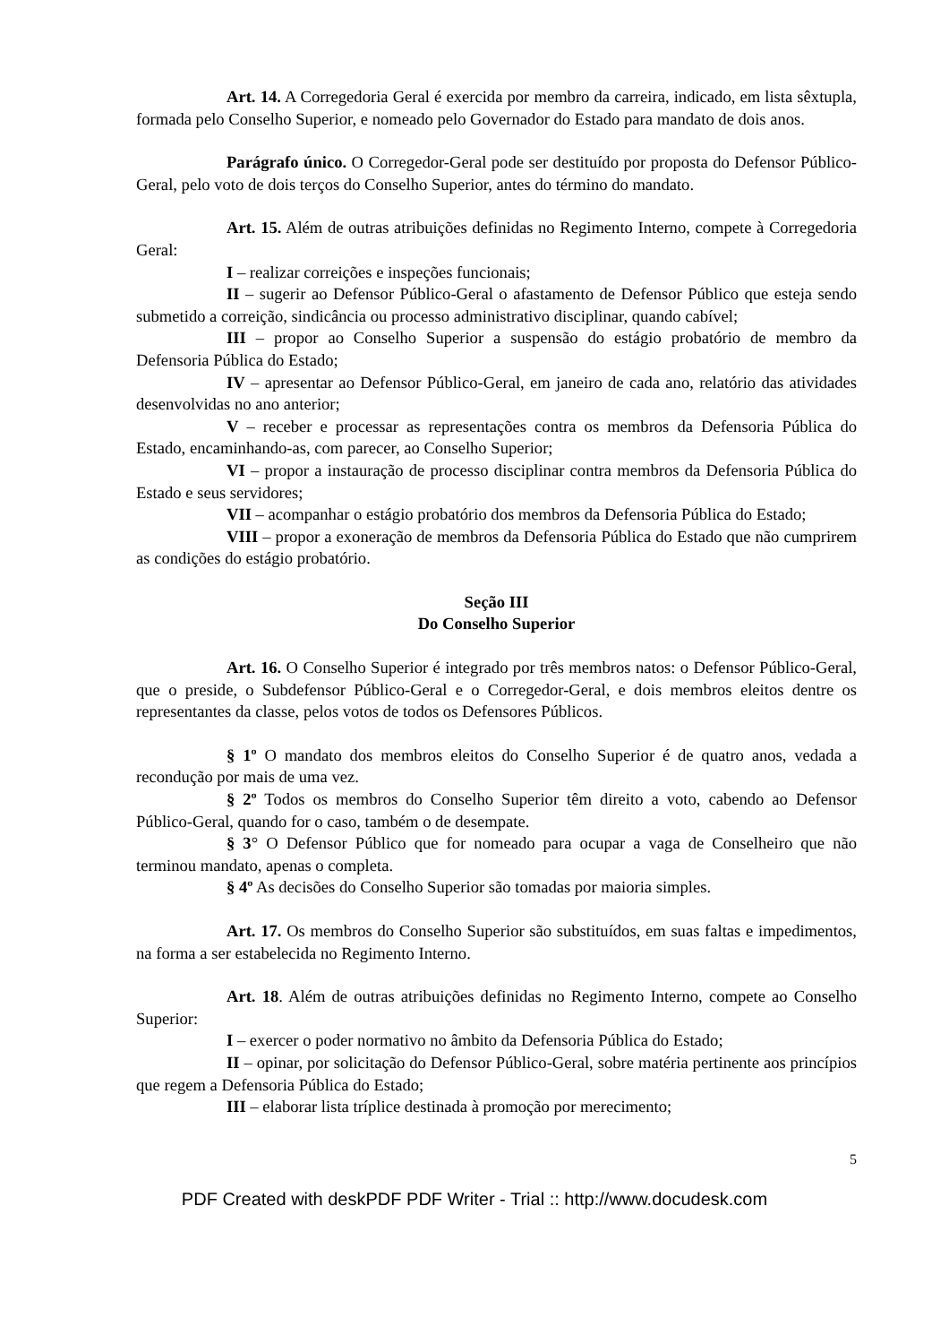Art. 14. A Corregedoria Geral é exercida por membro da carreira, indicado, em lista sêxtupla, formada pelo Conselho Superior, e nomeado pelo Governador do Estado para mandato de dois anos.
Parágrafo único. O Corregedor-Geral pode ser destituído por proposta do Defensor Público-Geral, pelo voto de dois terços do Conselho Superior, antes do término do mandato.
Art. 15. Além de outras atribuições definidas no Regimento Interno, compete à Corregedoria Geral:
I – realizar correições e inspeções funcionais;
II – sugerir ao Defensor Público-Geral o afastamento de Defensor Público que esteja sendo submetido a correição, sindicância ou processo administrativo disciplinar, quando cabível;
III – propor ao Conselho Superior a suspensão do estágio probatório de membro da Defensoria Pública do Estado;
IV – apresentar ao Defensor Público-Geral, em janeiro de cada ano, relatório das atividades desenvolvidas no ano anterior;
V – receber e processar as representações contra os membros da Defensoria Pública do Estado, encaminhando-as, com parecer, ao Conselho Superior;
VI – propor a instauração de processo disciplinar contra membros da Defensoria Pública do Estado e seus servidores;
VII – acompanhar o estágio probatório dos membros da Defensoria Pública do Estado;
VIII – propor a exoneração de membros da Defensoria Pública do Estado que não cumprirem as condições do estágio probatório.
Seção III
Do Conselho Superior
Art. 16. O Conselho Superior é integrado por três membros natos: o Defensor Público-Geral, que o preside, o Subdefensor Público-Geral e o Corregedor-Geral, e dois membros eleitos dentre os representantes da classe, pelos votos de todos os Defensores Públicos.
§ 1º O mandato dos membros eleitos do Conselho Superior é de quatro anos, vedada a recondução por mais de uma vez.
§ 2º Todos os membros do Conselho Superior têm direito a voto, cabendo ao Defensor Público-Geral, quando for o caso, também o de desempate.
§ 3° O Defensor Público que for nomeado para ocupar a vaga de Conselheiro que não terminou mandato, apenas o completa.
§ 4º As decisões do Conselho Superior são tomadas por maioria simples.
Art. 17. Os membros do Conselho Superior são substituídos, em suas faltas e impedimentos, na forma a ser estabelecida no Regimento Interno.
Art. 18. Além de outras atribuições definidas no Regimento Interno, compete ao Conselho Superior:
I – exercer o poder normativo no âmbito da Defensoria Pública do Estado;
II – opinar, por solicitação do Defensor Público-Geral, sobre matéria pertinente aos princípios que regem a Defensoria Pública do Estado;
III – elaborar lista tríplice destinada à promoção por merecimento;
5
PDF Created with deskPDF PDF Writer - Trial :: http://www.docudesk.com